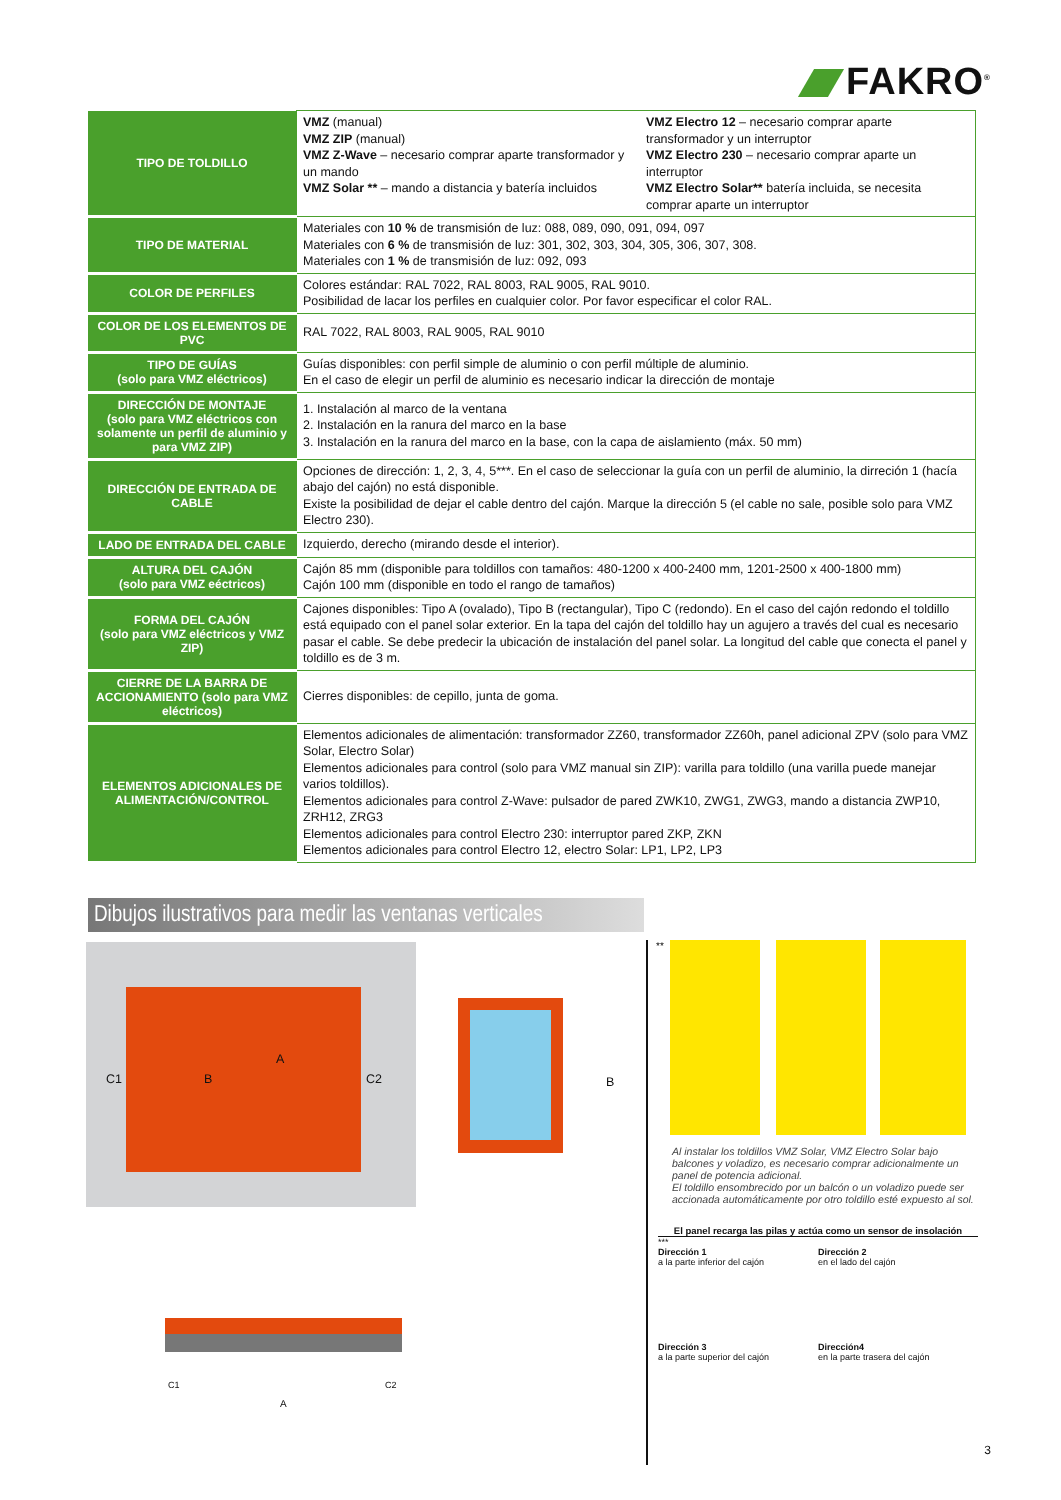FAKRO<sup>®</sup>
| TIPO DE TOLDILLO | VMZ (manual) VMZ ZIP (manual) VMZ Z-Wave – necesario comprar aparte transformador y un mando VMZ Solar ** – mando a distancia y batería incluidos VMZ Electro 12 – necesario comprar aparte transformador y un interruptor VMZ Electro 230 – necesario comprar aparte un interruptor VMZ Electro Solar** batería incluida, se necesita comprar aparte un interruptor |
| TIPO DE MATERIAL | Materiales con 10 % de transmisión de luz: 088, 089, 090, 091, 094, 097 Materiales con 6 % de transmisión de luz: 301, 302, 303, 304, 305, 306, 307, 308. Materiales con 1 % de transmisión de luz: 092, 093 |
| COLOR DE PERFILES | Colores estándar: RAL 7022, RAL 8003, RAL 9005, RAL 9010. Posibilidad de lacar los perfiles en cualquier color. Por favor especificar el color RAL. |
| COLOR DE LOS ELEMENTOS DE PVC | RAL 7022, RAL 8003, RAL 9005, RAL 9010 |
| TIPO DE GUÍAS (solo para VMZ eléctricos) | Guías disponibles: con perfil simple de aluminio o con perfil múltiple de aluminio. En el caso de elegir un perfil de aluminio es necesario indicar la dirección de montaje |
| DIRECCIÓN DE MONTAJE (solo para VMZ eléctricos con solamente un perfil de aluminio y para VMZ ZIP) | 1. Instalación al marco de la ventana 2. Instalación en la ranura del marco en la base 3. Instalación en la ranura del marco en la base, con la capa de aislamiento (máx. 50 mm) |
| DIRECCIÓN DE ENTRADA DE CABLE | Opciones de dirección: 1, 2, 3, 4, 5***. En el caso de seleccionar la guía con un perfil de aluminio, la dirreción 1 (hacía abajo del cajón) no está disponible. Existe la posibilidad de dejar el cable dentro del cajón. Marque la dirección 5 (el cable no sale, posible solo para VMZ Electro 230). |
| LADO DE ENTRADA DEL CABLE | Izquierdo, derecho (mirando desde el interior). |
| ALTURA DEL CAJÓN (solo para VMZ eéctricos) | Cajón 85 mm (disponible para toldillos con tamaños: 480-1200 x 400-2400 mm, 1201-2500 x 400-1800 mm) Cajón 100 mm (disponible en todo el rango de tamaños) |
| FORMA DEL CAJÓN (solo para VMZ eléctricos y VMZ ZIP) | Cajones disponibles: Tipo A (ovalado), Tipo B (rectangular), Tipo C (redondo). En el caso del cajón redondo el toldillo está equipado con el panel solar exterior. En la tapa del cajón del toldillo hay un agujero a través del cual es necesario pasar el cable. Se debe predecir la ubicación de instalación del panel solar. La longitud del cable que conecta el panel y toldillo es de 3 m. |
| CIERRE DE LA BARRA DE ACCIONAMIENTO (solo para VMZ eléctricos) | Cierres disponibles: de cepillo, junta de goma. |
| ELEMENTOS ADICIONALES DE ALIMENTACIÓN/CONTROL | Elementos adicionales de alimentación: transformador ZZ60, transformador ZZ60h, panel adicional ZPV (solo para VMZ Solar, Electro Solar) Elementos adicionales para control (solo para VMZ manual sin ZIP): varilla para toldillo (una varilla puede manejar varios toldillos). Elementos adicionales para control Z-Wave: pulsador de pared ZWK10, ZWG1, ZWG3, mando a distancia ZWP10, ZRH12, ZRG3 Elementos adicionales para control Electro 230: interruptor pared ZKP, ZKN Elementos adicionales para control Electro 12, electro Solar: LP1, LP2, LP3 |
Dibujos ilustrativos para medir las ventanas verticales
C1
A
C2 B
B
C1 C2
A
**
Al instalar los toldillos VMZ Solar, VMZ Electro Solar bajo balcones y voladizo, es necesario comprar adicionalmente un panel de potencia adicional.
El toldillo ensombrecido por un balcón o un voladizo puede ser accionada automáticamente por otro toldillo esté expuesto al sol.
El panel recarga las pilas y actúa como un sensor de insolación
***
Dirección 1
a la parte inferior del cajón
Dirección 2
en el lado del cajón
Dirección 3
a la parte superior del cajón
Dirección4
en la parte trasera del cajón
3